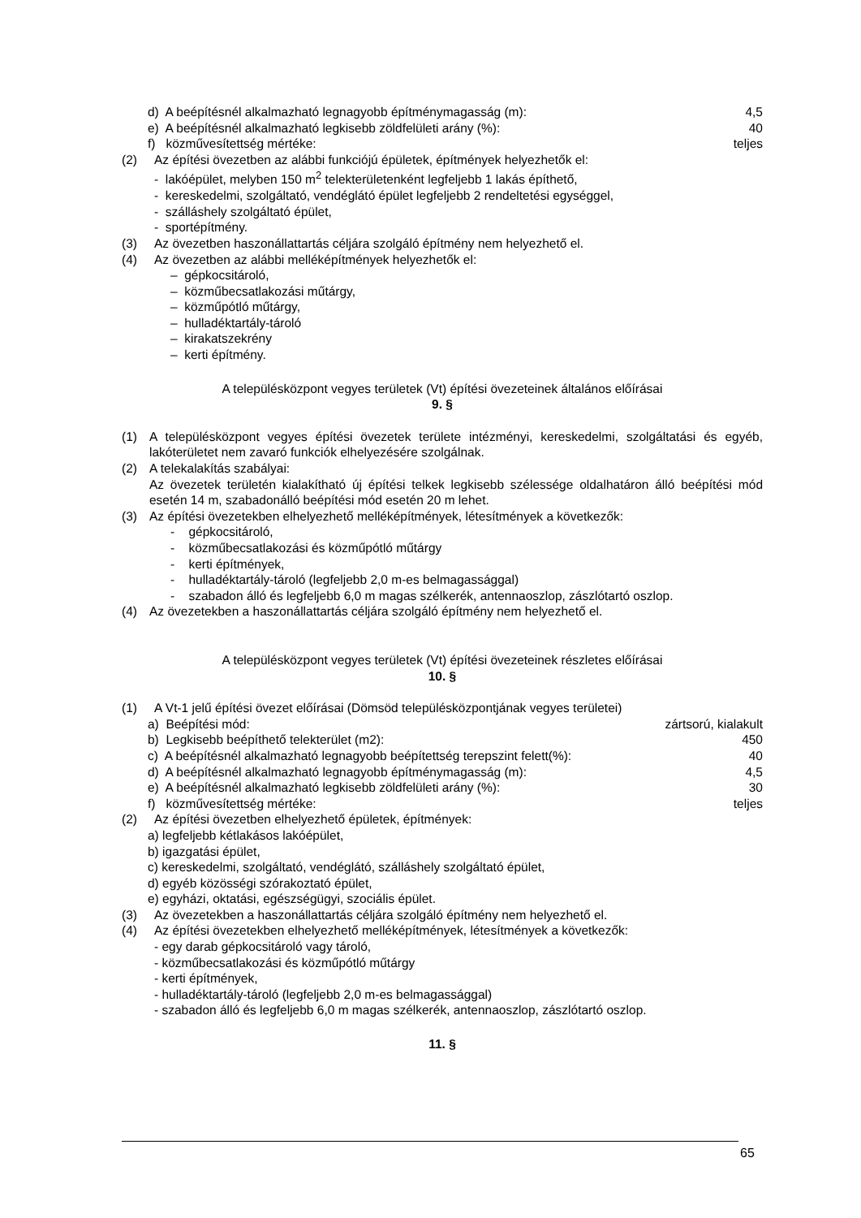d) A beépítésnél alkalmazható legnagyobb építménymagasság (m): 4,5
e) A beépítésnél alkalmazható legkisebb zöldfelületi arány (%): 40
f) közművesítettség mértéke: teljes
(2) Az építési övezetben az alábbi funkciójú épületek, építmények helyezhetők el:
- lakóépület, melyben 150 m<sup>2</sup> telekterületenként legfeljebb 1 lakás építhető,
- kereskedelmi, szolgáltató, vendéglátó épület legfeljebb 2 rendeltetési egységgel,
- szálláshely szolgáltató épület,
- sportépítmény.
(3) Az övezetben haszonállattartás céljára szolgáló építmény nem helyezhető el.
(4) Az övezetben az alábbi melléképítmények helyezhetők el:
– gépkocsitároló,
– közműbecsatlakozási műtárgy,
– közműpótló műtárgy,
– hulladéktartály-tároló
– kirakatszekrény
– kerti építmény.
A településközpont vegyes területek (Vt) építési övezeteinek általános előírásai
9. §
(1) A településközpont vegyes építési övezetek területe intézményi, kereskedelmi, szolgáltatási és egyéb, lakóterületet nem zavaró funkciók elhelyezésére szolgálnak.
(2) A telekalakítás szabályai:
Az övezetek területén kialakítható új építési telkek legkisebb szélessége oldalhatáron álló beépítési mód esetén 14 m, szabadonálló beépítési mód esetén 20 m lehet.
(3) Az építési övezetekben elhelyezhető melléképítmények, létesítmények a következők:
- gépkocsitároló,
- közműbecsatlakozási és közműpótló műtárgy
- kerti építmények,
- hulladéktartály-tároló (legfeljebb 2,0 m-es belmagassággal)
- szabadon álló és legfeljebb 6,0 m magas szélkerék, antennaoszlop, zászlótartó oszlop.
(4) Az övezetekben a haszonállattartás céljára szolgáló építmény nem helyezhető el.
A településközpont vegyes területek (Vt) építési övezeteinek részletes előírásai
10. §
(1) A Vt-1 jelű építési övezet előírásai (Dömsöd településközpontjának vegyes területei)
a) Beépítési mód: zártsorú, kialakult
b) Legkisebb beépíthető telekterület (m2): 450
c) A beépítésnél alkalmazható legnagyobb beépítettség terepszint felett(%): 40
d) A beépítésnél alkalmazható legnagyobb építménymagasság (m): 4,5
e) A beépítésnél alkalmazható legkisebb zöldfelületi arány (%): 30
f) közművesítettség mértéke: teljes
(2) Az építési övezetben elhelyezhető épületek, építmények:
a) legfeljebb kétlakásos lakóépület,
b) igazgatási épület,
c) kereskedelmi, szolgáltató, vendéglátó, szálláshely szolgáltató épület,
d) egyéb közösségi szórakoztató épület,
e) egyházi, oktatási, egészségügyi, szociális épület.
(3) Az övezetekben a haszonállattartás céljára szolgáló építmény nem helyezhető el.
(4) Az építési övezetekben elhelyezhető melléképítmények, létesítmények a következők:
- egy darab gépkocsitároló vagy tároló,
- közműbecsatlakozási és közműpótló műtárgy
- kerti építmények,
- hulladéktartály-tároló (legfeljebb 2,0 m-es belmagassággal)
- szabadon álló és legfeljebb 6,0 m magas szélkerék, antennaoszlop, zászlótartó oszlop.
11. §
65